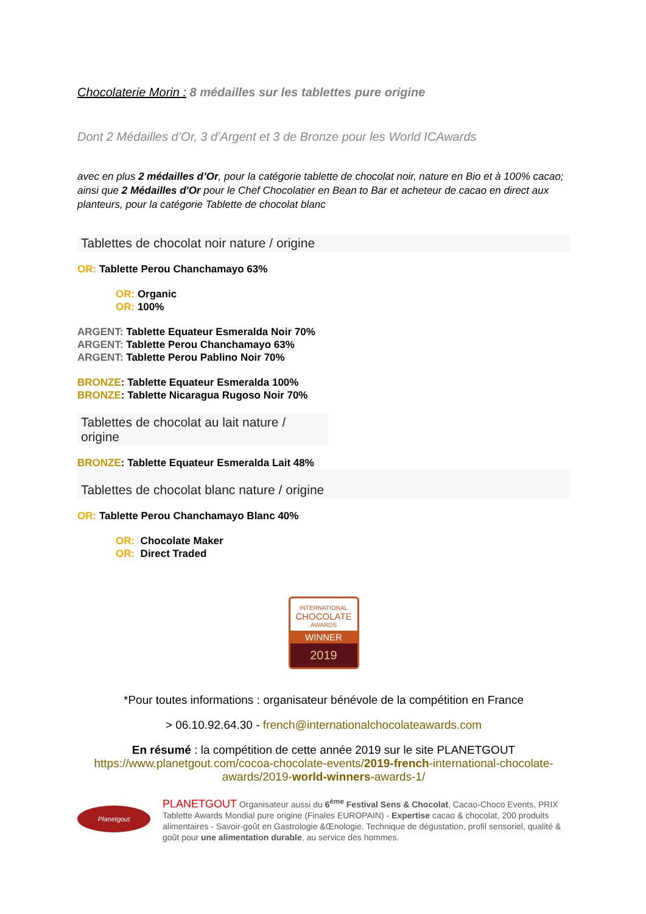Chocolaterie Morin : 8 médailles sur les tablettes pure origine
Dont 2 Médailles d’Or, 3 d’Argent et 3 de Bronze pour les World ICAwards
avec en plus 2 médailles d’Or, pour la catégorie tablette de chocolat noir, nature en Bio et à 100% cacao; ainsi que 2 Médailles d'Or pour le Chef Chocolatier en Bean to Bar et acheteur de cacao en direct aux planteurs, pour la catégorie Tablette de chocolat blanc
Tablettes de chocolat noir nature / origine
OR: Tablette Perou Chanchamayo 63%
OR: Organic
OR: 100%
ARGENT: Tablette Equateur Esmeralda Noir 70%
ARGENT: Tablette Perou Chanchamayo 63%
ARGENT: Tablette Perou Pablino Noir 70%
BRONZE: Tablette Equateur Esmeralda 100%
BRONZE: Tablette Nicaragua Rugoso Noir 70%
Tablettes de chocolat au lait nature / origine
BRONZE: Tablette Equateur Esmeralda Lait 48%
Tablettes de chocolat blanc nature / origine
OR: Tablette Perou Chanchamayo Blanc 40%
OR: Chocolate Maker
OR: Direct Traded
INTERNATIONAL
CHOCOLATE
AWARDS
WINNER
2019
*Pour toutes informations : organisateur bénévole de la compétition en France
> 06.10.92.64.30 - french@internationalchocolateawards.com
En résumé : la compétition de cette année 2019 sur le site PLANETGOUT
https://www.planetgout.com/cocoa-chocolate-events/2019-french-international-chocolate-awards/2019-world-winners-awards-1/
Planetgout
PLANETGOUT Organisateur aussi du 6<sup>ème</sup> Festival Sens & Chocolat, Cacao-Choco Events, PRIX Tablette Awards Mondial pure origine (Finales EUROPAIN) - Expertise cacao & chocolat, 200 produits alimentaires - Savoir-goût en Gastrologie &Œnologie. Technique de dégustation, profil sensoriel, qualité & goût pour une alimentation durable, au service des hommes.